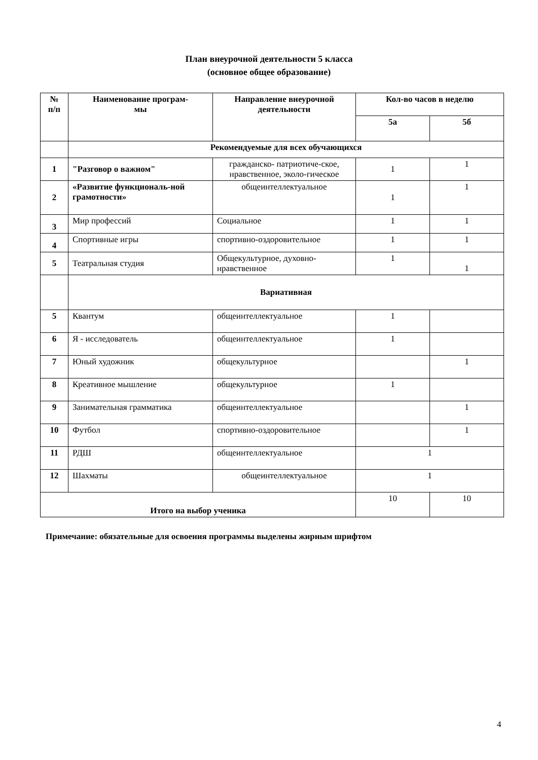План внеурочной деятельности 5 класса
(основное общее образование)
| № п/п | Наименование програм- мы | Направление внеурочной деятельности | Кол-во часов в неделю | |
| --- | --- | --- | --- | --- |
| | | | 5а | 5б |
| | Рекомендуемые для всех обучающихся | | | |
| 1 | "Разговор о важном" | гражданско- патриотиче-ское, нравственное, эколо-гическое | 1 | 1 |
| 2 | «Развитие функциональ-ной грамотности» | общеинтеллектуальное | 1 | 1 |
| 3 | Мир профессий | Социальное | 1 | 1 |
| 4 | Спортивные игры | спортивно-оздоровительное | 1 | 1 |
| 5 | Театральная студия | Общекультурное, духовно-нравственное | 1 | 1 |
| | Вариативная | | | |
| 5 | Квантум | общеинтеллектуальное | 1 | |
| 6 | Я - исследователь | общеинтеллектуальное | 1 | |
| 7 | Юный художник | общекультурное | | 1 |
| 8 | Креативное мышление | общекультурное | 1 | |
| 9 | Занимательная грамматика | общеинтеллектуальное | | 1 |
| 10 | Футбол | спортивно-оздоровительное | | 1 |
| 11 | РДШ | общеинтеллектуальное | 1 | |
| 12 | Шахматы | общеинтеллектуальное | 1 | |
| Итого на выбор ученика | | | 10 | 10 |
Примечание: обязательные для освоения программы выделены жирным шрифтом
4